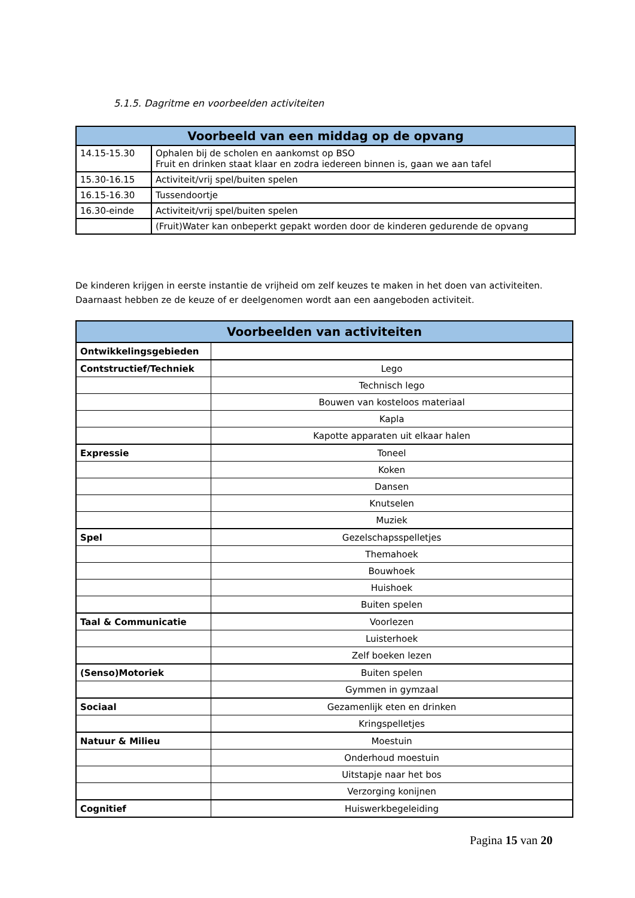5.1.5. Dagritme en voorbeelden activiteiten
| Voorbeeld van een middag op de opvang | |
| --- | --- |
| 14.15-15.30 | Ophalen bij de scholen en aankomst op BSO Fruit en drinken staat klaar en zodra iedereen binnen is, gaan we aan tafel |
| 15.30-16.15 | Activiteit/vrij spel/buiten spelen |
| 16.15-16.30 | Tussendoortje |
| 16.30-einde | Activiteit/vrij spel/buiten spelen |
| | (Fruit)Water kan onbeperkt gepakt worden door de kinderen gedurende de opvang |
De kinderen krijgen in eerste instantie de vrijheid om zelf keuzes te maken in het doen van activiteiten. Daarnaast hebben ze de keuze of er deelgenomen wordt aan een aangeboden activiteit.
| Voorbeelden van activiteiten | |
| --- | --- |
| Ontwikkelingsgebieden | |
| Contstructief/Techniek | Lego |
| | Technisch lego |
| | Bouwen van kosteloos materiaal |
| | Kapla |
| | Kapotte apparaten uit elkaar halen |
| Expressie | Toneel |
| | Koken |
| | Dansen |
| | Knutselen |
| | Muziek |
| Spel | Gezelschapsspelletjes |
| | Themahoek |
| | Bouwhoek |
| | Huishoek |
| | Buiten spelen |
| Taal & Communicatie | Voorlezen |
| | Luisterhoek |
| | Zelf boeken lezen |
| (Senso)Motoriek | Buiten spelen |
| | Gymmen in gymzaal |
| Sociaal | Gezamenlijk eten en drinken |
| | Kringspelletjes |
| Natuur & Milieu | Moestuin |
| | Onderhoud moestuin |
| | Uitstapje naar het bos |
| | Verzorging konijnen |
| Cognitief | Huiswerkbegeleiding |
Pagina 15 van 20